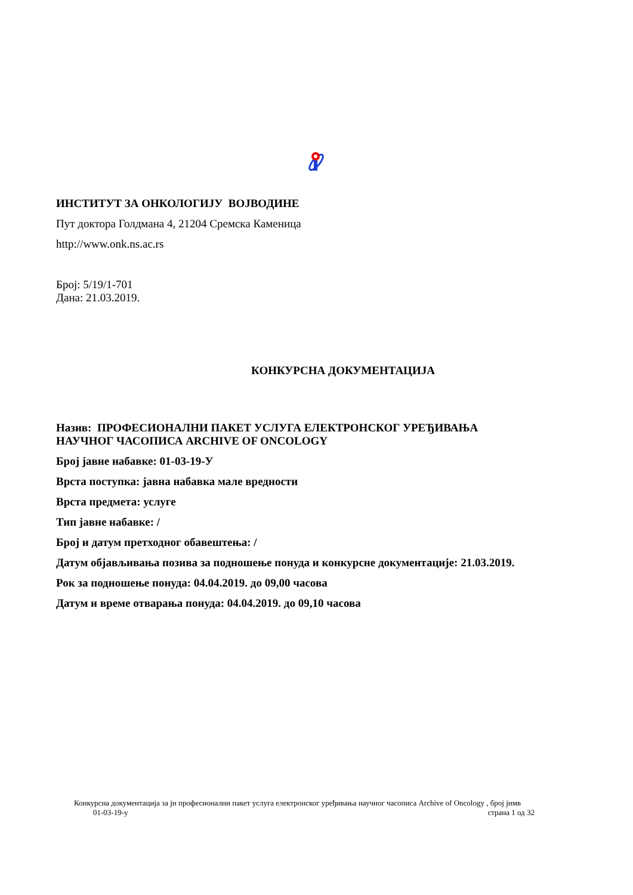ИНСТИТУТ ЗА ОНКОЛОГИЈУ ВОЈВОДИНЕ
Пут доктора Голдмана 4, 21204 Сремска Каменица
http://www.onk.ns.ac.rs
Број: 5/19/1-701
Дана: 21.03.2019.
КОНКУРСНА ДОКУМЕНТАЦИЈА
Назив: ПРОФЕСИОНАЛНИ ПАКЕТ УСЛУГА ЕЛЕКТРОНСКОГ УРЕЂИВАЊА
НАУЧНОГ ЧАСОПИСА ARCHIVE OF ONCOLOGY
Број јавне набавке: 01-03-19-У
Врста поступка: јавна набавка мале вредности
Врста предмета: услуге
Тип јавне набавке: /
Број и датум претходног обавештења: /
Датум објављивања позива за подношење понуда и конкурсне документације: 21.03.2019.
Рок за подношење понуда: 04.04.2019. до 09,00 часова
Датум и време отварања понуда: 04.04.2019. до 09,10 часова
Конкурсна документација за јн професионални пакет услуга електронског уређивања научног часописа Archive of Oncology , број јнмв
01-03-19-у страна 1 од 32